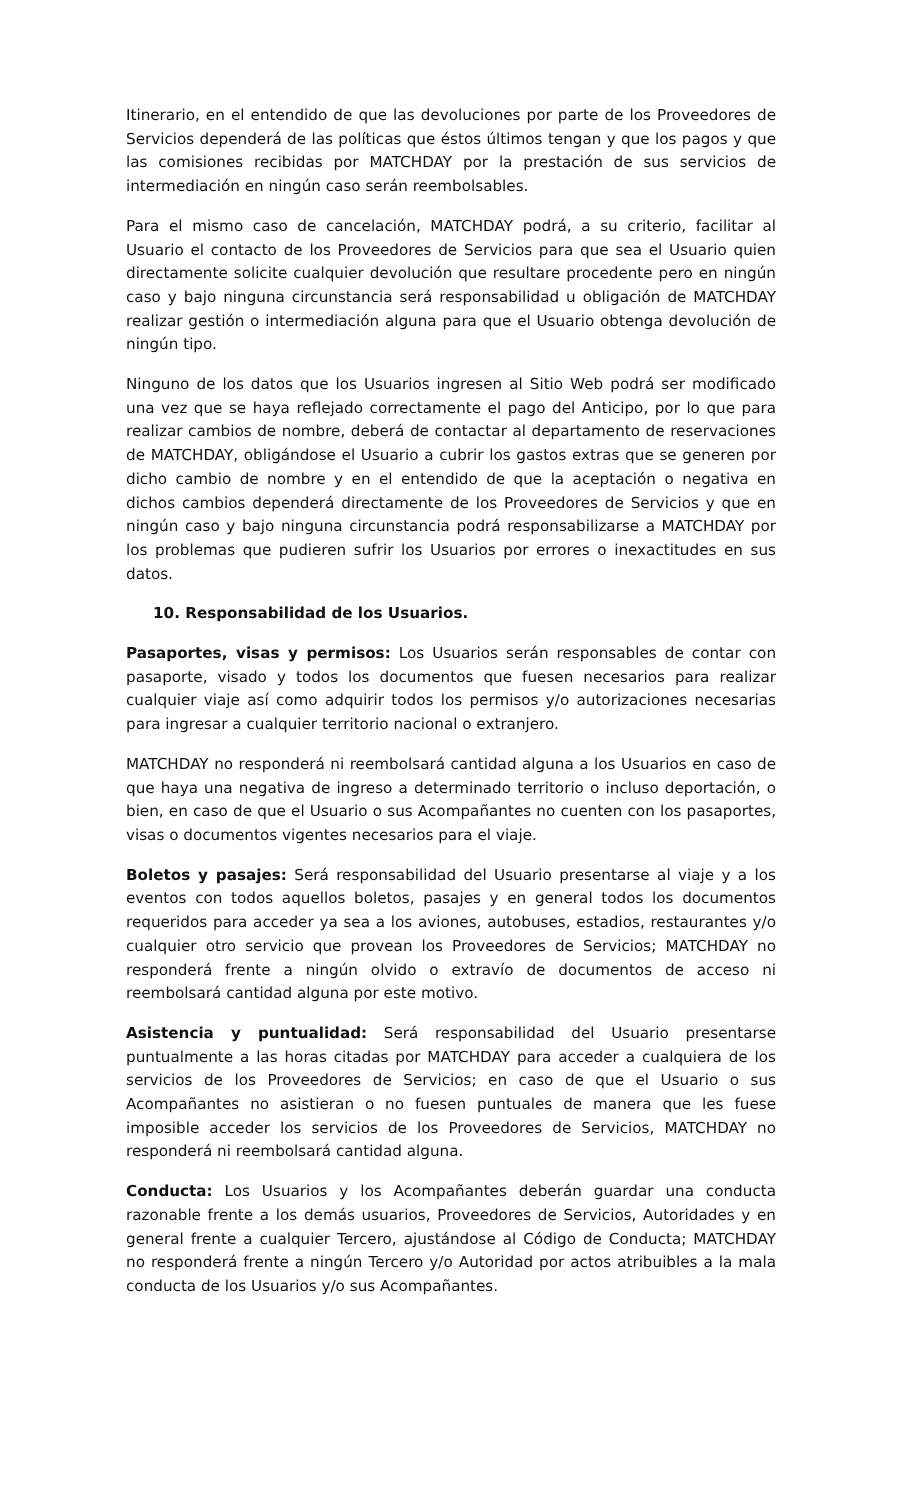Itinerario, en el entendido de que las devoluciones por parte de los Proveedores de Servicios dependerá de las políticas que éstos últimos tengan y que los pagos y que las comisiones recibidas por MATCHDAY por la prestación de sus servicios de intermediación en ningún caso serán reembolsables.
Para el mismo caso de cancelación, MATCHDAY podrá, a su criterio, facilitar al Usuario el contacto de los Proveedores de Servicios para que sea el Usuario quien directamente solicite cualquier devolución que resultare procedente pero en ningún caso y bajo ninguna circunstancia será responsabilidad u obligación de MATCHDAY realizar gestión o intermediación alguna para que el Usuario obtenga devolución de ningún tipo.
Ninguno de los datos que los Usuarios ingresen al Sitio Web podrá ser modificado una vez que se haya reflejado correctamente el pago del Anticipo, por lo que para realizar cambios de nombre, deberá de contactar al departamento de reservaciones de MATCHDAY, obligándose el Usuario a cubrir los gastos extras que se generen por dicho cambio de nombre y en el entendido de que la aceptación o negativa en dichos cambios dependerá directamente de los Proveedores de Servicios y que en ningún caso y bajo ninguna circunstancia podrá responsabilizarse a MATCHDAY por los problemas que pudieren sufrir los Usuarios por errores o inexactitudes en sus datos.
10. Responsabilidad de los Usuarios.
Pasaportes, visas y permisos: Los Usuarios serán responsables de contar con pasaporte, visado y todos los documentos que fuesen necesarios para realizar cualquier viaje así como adquirir todos los permisos y/o autorizaciones necesarias para ingresar a cualquier territorio nacional o extranjero.
MATCHDAY no responderá ni reembolsará cantidad alguna a los Usuarios en caso de que haya una negativa de ingreso a determinado territorio o incluso deportación, o bien, en caso de que el Usuario o sus Acompañantes no cuenten con los pasaportes, visas o documentos vigentes necesarios para el viaje.
Boletos y pasajes: Será responsabilidad del Usuario presentarse al viaje y a los eventos con todos aquellos boletos, pasajes y en general todos los documentos requeridos para acceder ya sea a los aviones, autobuses, estadios, restaurantes y/o cualquier otro servicio que provean los Proveedores de Servicios; MATCHDAY no responderá frente a ningún olvido o extravío de documentos de acceso ni reembolsará cantidad alguna por este motivo.
Asistencia y puntualidad: Será responsabilidad del Usuario presentarse puntualmente a las horas citadas por MATCHDAY para acceder a cualquiera de los servicios de los Proveedores de Servicios; en caso de que el Usuario o sus Acompañantes no asistieran o no fuesen puntuales de manera que les fuese imposible acceder los servicios de los Proveedores de Servicios, MATCHDAY no responderá ni reembolsará cantidad alguna.
Conducta: Los Usuarios y los Acompañantes deberán guardar una conducta razonable frente a los demás usuarios, Proveedores de Servicios, Autoridades y en general frente a cualquier Tercero, ajustándose al Código de Conducta; MATCHDAY no responderá frente a ningún Tercero y/o Autoridad por actos atribuibles a la mala conducta de los Usuarios y/o sus Acompañantes.